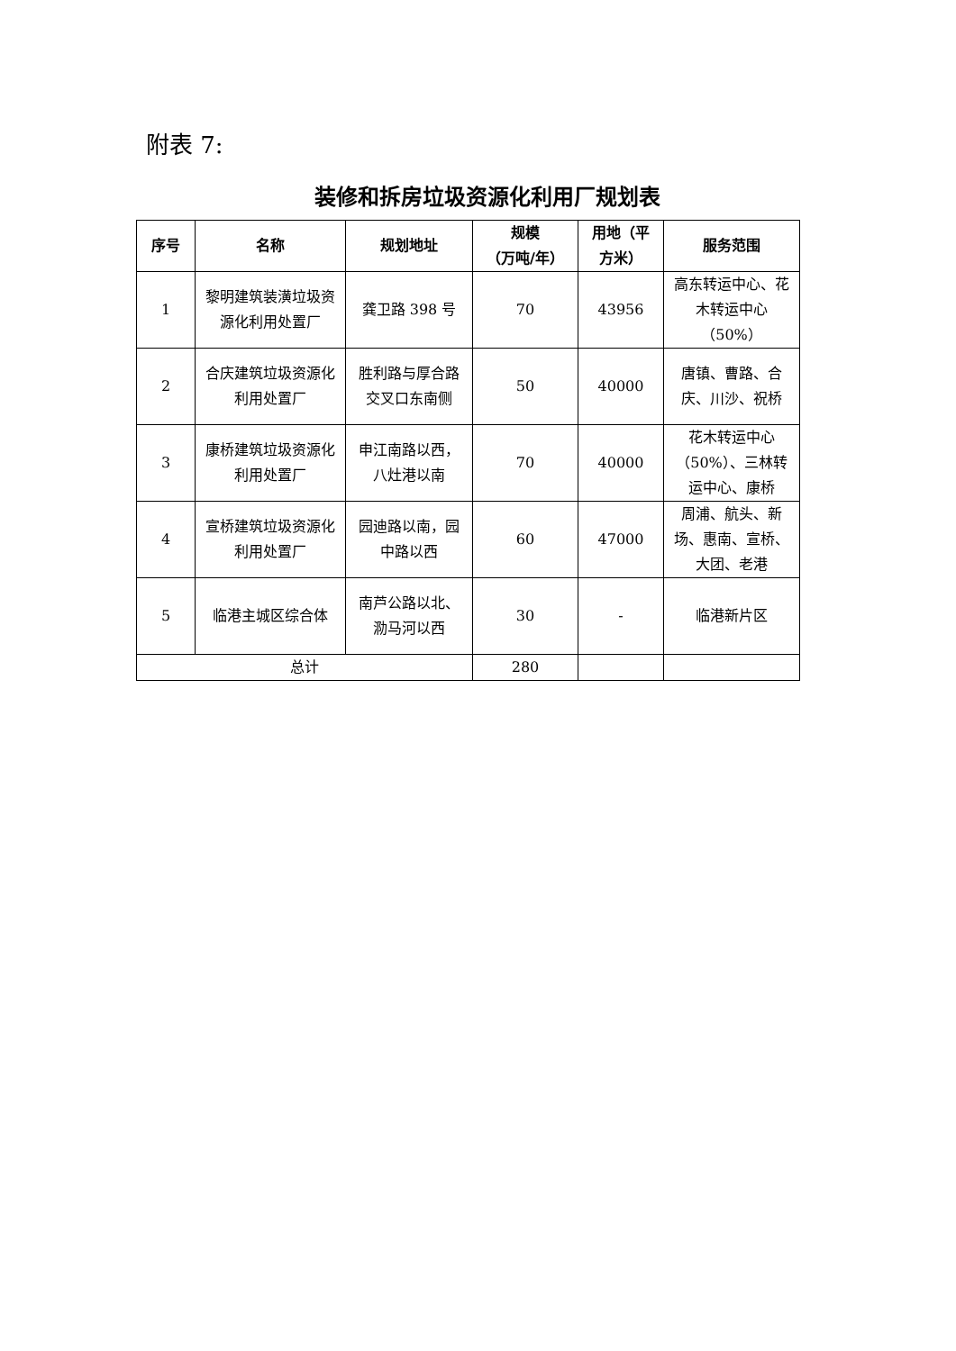附表 7:
装修和拆房垃圾资源化利用厂规划表
| 序号 | 名称 | 规划地址 | 规模 （万吨/年） | 用地（平方米） | 服务范围 |
| --- | --- | --- | --- | --- | --- |
| 1 | 黎明建筑装潢垃圾资源化利用处置厂 | 龚卫路 398 号 | 70 | 43956 | 高东转运中心、花木转运中心（50%） |
| 2 | 合庆建筑垃圾资源化利用处置厂 | 胜利路与厚合路交叉口东南侧 | 50 | 40000 | 唐镇、曹路、合庆、川沙、祝桥 |
| 3 | 康桥建筑垃圾资源化利用处置厂 | 申江南路以西，八灶港以南 | 70 | 40000 | 花木转运中心（50%）、三林转运中心、康桥 |
| 4 | 宣桥建筑垃圾资源化利用处置厂 | 园迪路以南，园中路以西 | 60 | 47000 | 周浦、航头、新场、惠南、宣桥、大团、老港 |
| 5 | 临港主城区综合体 | 南芦公路以北、泐马河以西 | 30 | - | 临港新片区 |
| 总计 | | | 280 | | |